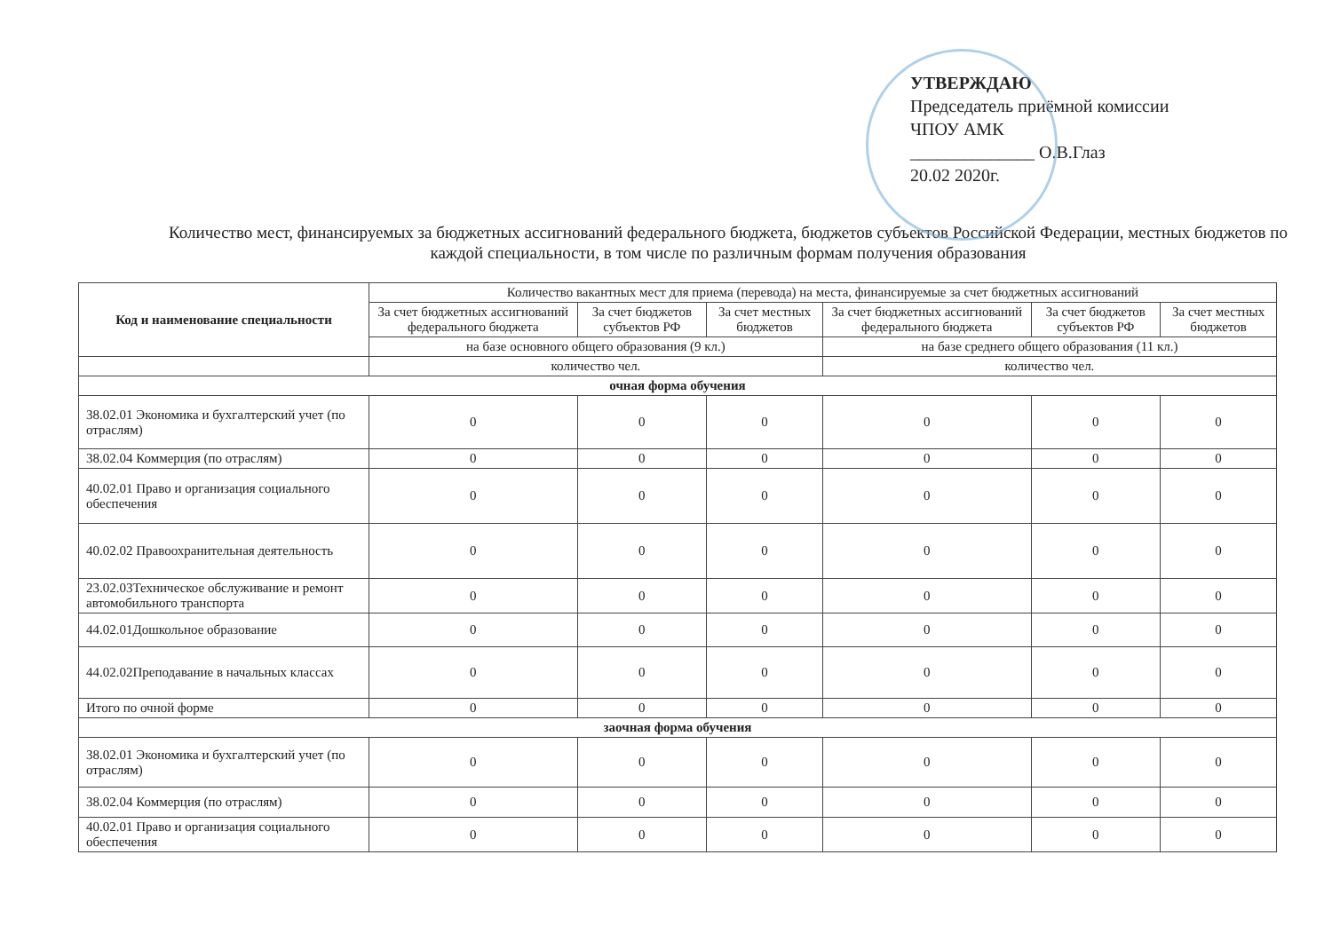УТВЕРЖДАЮ
Председатель приёмной комиссии
ЧПОУ АМК
______________ О.В.Глаз
20.02 2020г.
Количество мест, финансируемых за бюджетных ассигнований федерального бюджета, бюджетов субъектов Российской Федерации, местных бюджетов по каждой специальности, в том числе по различным формам получения образования
| Код и наименование специальности | Количество вакантных мест для приема (перевода) на места, финансируемые за счет бюджетных ассигнований | | | | | |
| --- | --- | --- | --- | --- | --- | --- |
| | За счет бюджетных ассигнований федерального бюджета | За счет бюджетов субъектов РФ | За счет местных бюджетов | За счет бюджетных ассигнований федерального бюджета | За счет бюджетов субъектов РФ | За счет местных бюджетов |
| | на базе основного общего образования (9 кл.) | | | на базе среднего общего образования (11 кл.) | | |
| | количество чел. | | | количество чел. | | |
| очная форма обучения | | | | | | |
| 38.02.01 Экономика и бухгалтерский учет (по отраслям) | 0 | 0 | 0 | 0 | 0 | 0 |
| 38.02.04 Коммерция (по отраслям) | 0 | 0 | 0 | 0 | 0 | 0 |
| 40.02.01 Право и организация социального обеспечения | 0 | 0 | 0 | 0 | 0 | 0 |
| 40.02.02 Правоохранительная деятельность | 0 | 0 | 0 | 0 | 0 | 0 |
| 23.02.03Техническое обслуживание и ремонт автомобильного транспорта | 0 | 0 | 0 | 0 | 0 | 0 |
| 44.02.01Дошкольное образование | 0 | 0 | 0 | 0 | 0 | 0 |
| 44.02.02Преподавание в начальных классах | 0 | 0 | 0 | 0 | 0 | 0 |
| Итого по очной форме | 0 | 0 | 0 | 0 | 0 | 0 |
| заочная форма обучения | | | | | | |
| 38.02.01 Экономика и бухгалтерский учет (по отраслям) | 0 | 0 | 0 | 0 | 0 | 0 |
| 38.02.04 Коммерция (по отраслям) | 0 | 0 | 0 | 0 | 0 | 0 |
| 40.02.01 Право и организация социального обеспечения | 0 | 0 | 0 | 0 | 0 | 0 |